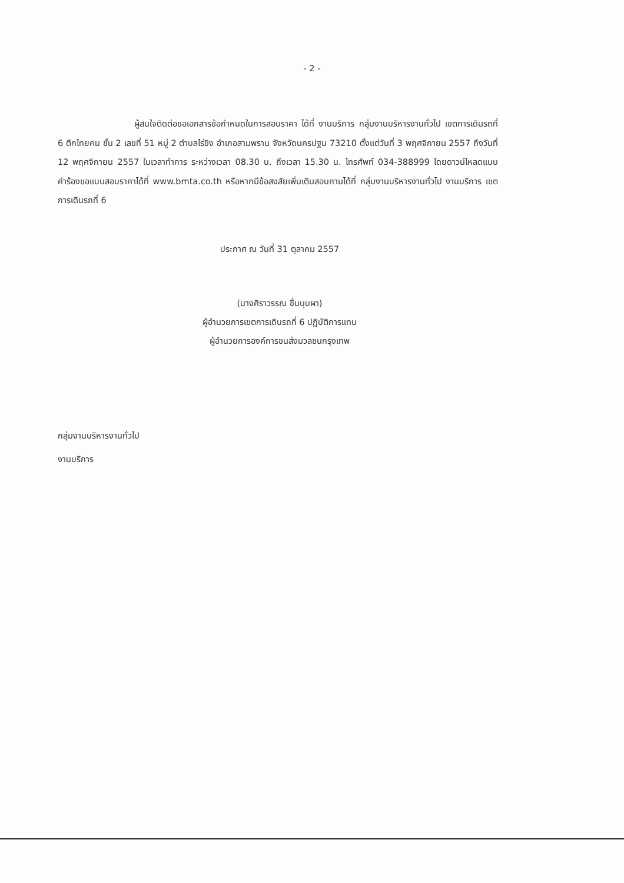- 2 -
ผู้สนใจติดต่อขอเอกสารข้อกำหนดในการสอบราคา ได้ที่ งานบริการ กลุ่มงานบริหารงานทั่วไป เขตการเดินรถที่ 6 ตึกไทยคม ชั้น 2 เลขที่ 51 หมู่ 2 ตำบลไร่ขิง อำเภอสามพราน จังหวัดนครปฐม 73210 ตั้งแต่วันที่ 3 พฤศจิกายน 2557 ถึงวันที่ 12 พฤศจิกายน 2557 ในเวลาทำการ ระหว่างเวลา 08.30 น. ถึงเวลา 15.30 น. โทรศัพท์ 034-388999 โดยดาวน์โหลดแบบคำร้องขอแบบสอบราคาได้ที่ www.bmta.co.th หรือหากมีข้อสงสัยเพิ่มเติมสอบถามได้ที่ กลุ่มงานบริหารงานทั่วไป งานบริการ เขตการเดินรถที่ 6
ประกาศ ณ วันที่ 31 ตุลาคม 2557
(นางศิราวรรณ ชื่นบุบผา)
ผู้อำนวยการเขตการเดินรถที่ 6 ปฏิบัติการแทน
ผู้อำนวยการองค์การขนส่งมวลชนกรุงเทพ
กลุ่มงานบริหารงานทั่วไป
งานบริการ